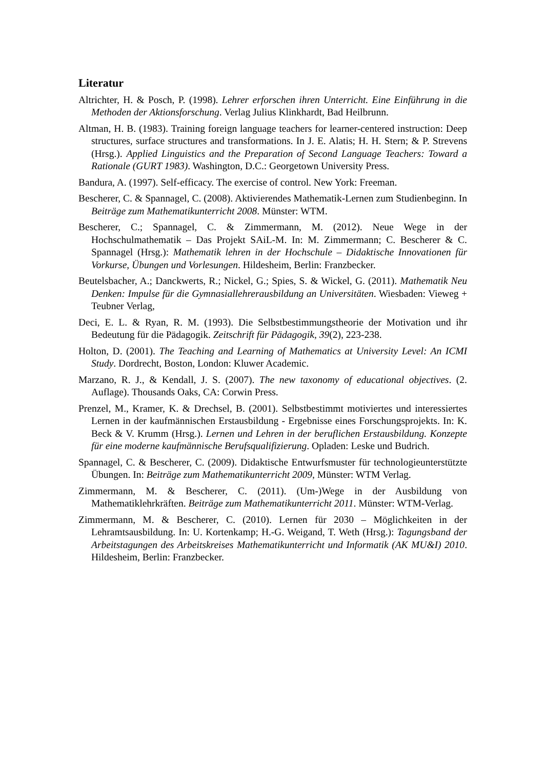Literatur
Altrichter, H. & Posch, P. (1998). Lehrer erforschen ihren Unterricht. Eine Einführung in die Methoden der Aktionsforschung. Verlag Julius Klinkhardt, Bad Heilbrunn.
Altman, H. B. (1983). Training foreign language teachers for learner-centered instruction: Deep structures, surface structures and transformations. In J. E. Alatis; H. H. Stern; & P. Strevens (Hrsg.). Applied Linguistics and the Preparation of Second Language Teachers: Toward a Rationale (GURT 1983). Washington, D.C.: Georgetown University Press.
Bandura, A. (1997). Self-efficacy. The exercise of control. New York: Freeman.
Bescherer, C. & Spannagel, C. (2008). Aktivierendes Mathematik-Lernen zum Studienbeginn. In Beiträge zum Mathematikunterricht 2008. Münster: WTM.
Bescherer, C.; Spannagel, C. & Zimmermann, M. (2012). Neue Wege in der Hochschulmathematik – Das Projekt SAiL-M. In: M. Zimmermann; C. Bescherer & C. Spannagel (Hrsg.): Mathematik lehren in der Hochschule – Didaktische Innovationen für Vorkurse, Übungen und Vorlesungen. Hildesheim, Berlin: Franzbecker.
Beutelsbacher, A.; Danckwerts, R.; Nickel, G.; Spies, S. & Wickel, G. (2011). Mathematik Neu Denken: Impulse für die Gymnasiallehrerausbildung an Universitäten. Wiesbaden: Vieweg + Teubner Verlag,
Deci, E. L. & Ryan, R. M. (1993). Die Selbstbestimmungstheorie der Motivation und ihr Bedeutung für die Pädagogik. Zeitschrift für Pädagogik, 39(2), 223-238.
Holton, D. (2001). The Teaching and Learning of Mathematics at University Level: An ICMI Study. Dordrecht, Boston, London: Kluwer Academic.
Marzano, R. J., & Kendall, J. S. (2007). The new taxonomy of educational objectives. (2. Auflage). Thousands Oaks, CA: Corwin Press.
Prenzel, M., Kramer, K. & Drechsel, B. (2001). Selbstbestimmt motiviertes und interessiertes Lernen in der kaufmännischen Erstausbildung - Ergebnisse eines Forschungsprojekts. In: K. Beck & V. Krumm (Hrsg.). Lernen und Lehren in der beruflichen Erstausbildung. Konzepte für eine moderne kaufmännische Berufsqualifizierung. Opladen: Leske und Budrich.
Spannagel, C. & Bescherer, C. (2009). Didaktische Entwurfsmuster für technologieunterstützte Übungen. In: Beiträge zum Mathematikunterricht 2009, Münster: WTM Verlag.
Zimmermann, M. & Bescherer, C. (2011). (Um-)Wege in der Ausbildung von Mathematiklehrkräften. Beiträge zum Mathematikunterricht 2011. Münster: WTM-Verlag.
Zimmermann, M. & Bescherer, C. (2010). Lernen für 2030 – Möglichkeiten in der Lehramtsausbildung. In: U. Kortenkamp; H.-G. Weigand, T. Weth (Hrsg.): Tagungsband der Arbeitstagungen des Arbeitskreises Mathematikunterricht und Informatik (AK MU&I) 2010. Hildesheim, Berlin: Franzbecker.